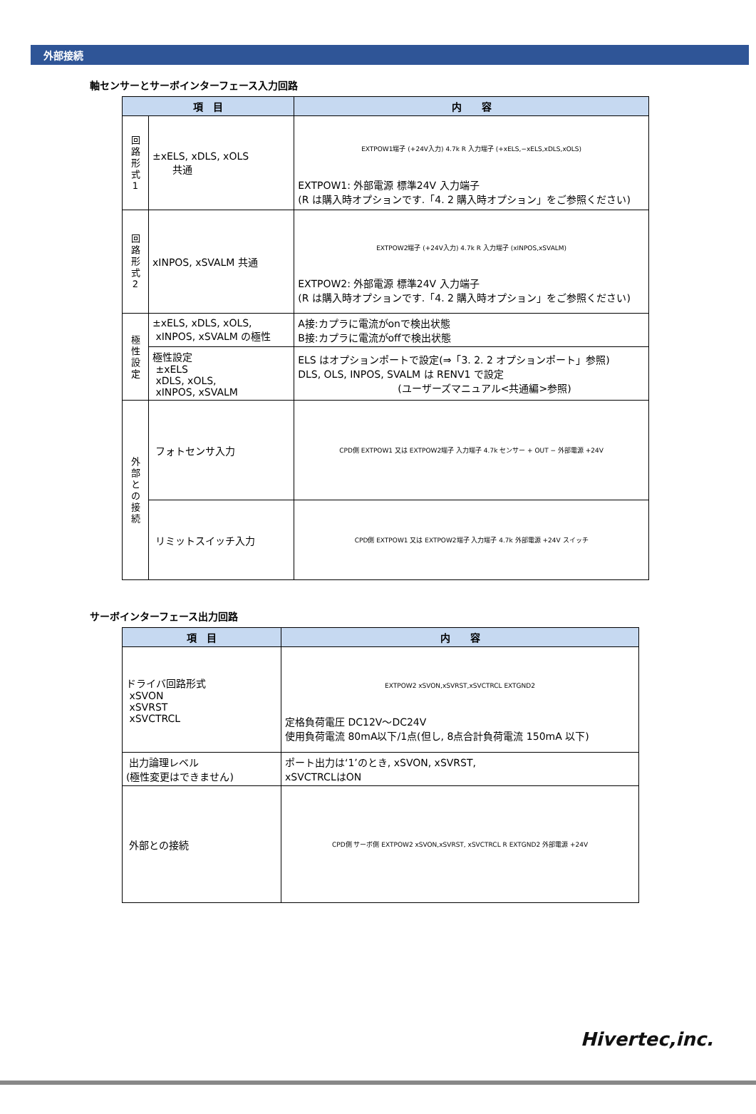外部接続
軸センサーとサーボインターフェース入力回路
| 項 目 | | 内 容 |
| --- | --- | --- |
| 回 路 形 式 1 | ±xELS, xDLS, xOLS 共通 | EXTPOW1端子 (+24V入力) 4.7k R 入力端子 (+xELS,−xELS,xDLS,xOLS) EXTPOW1: 外部電源 標準24V 入力端子 (R は購入時オプションです.「4. 2 購入時オプション」をご参照ください) |
| 回 路 形 式 2 | xINPOS, xSVALM 共通 | EXTPOW2端子 (+24V入力) 4.7k R 入力端子 (xINPOS,xSVALM) EXTPOW2: 外部電源 標準24V 入力端子 (R は購入時オプションです.「4. 2 購入時オプション」をご参照ください) |
| 極 性 設 定 | ±xELS, xDLS, xOLS, xINPOS, xSVALM の極性 | A接:カプラに電流がonで検出状態 B接:カプラに電流がoffで検出状態 |
| | 極性設定 ±xELS xDLS, xOLS, xINPOS, xSVALM | ELS はオプションポートで設定(⇒「3. 2. 2 オプションポート」参照) DLS, OLS, INPOS, SVALM は RENV1 で設定 (ユーザーズマニュアル<共通編>参照) |
| 外 部 と の 接 続 | フォトセンサ入力 | CPD側 EXTPOW1 又は EXTPOW2端子 入力端子 4.7k センサー + OUT − 外部電源 +24V |
| | リミットスイッチ入力 | CPD側 EXTPOW1 又は EXTPOW2端子 入力端子 4.7k 外部電源 +24V スイッチ |
サーボインターフェース出力回路
| 項 目 | 内 容 |
| --- | --- |
| ドライバ回路形式 xSVON xSVRST xSVCTRCL | EXTPOW2 xSVON,xSVRST,xSVCTRCL EXTGND2 定格負荷電圧 DC12V～DC24V 使用負荷電流 80mA以下/1点(但し, 8点合計負荷電流 150mA 以下) |
| 出力論理レベル (極性変更はできません) | ポート出力は‘1’のとき, xSVON, xSVRST, xSVCTRCLはON |
| 外部との接続 | CPD側 サーボ側 EXTPOW2 xSVON,xSVRST, xSVCTRCL R EXTGND2 外部電源 +24V |
Hivertec,inc.